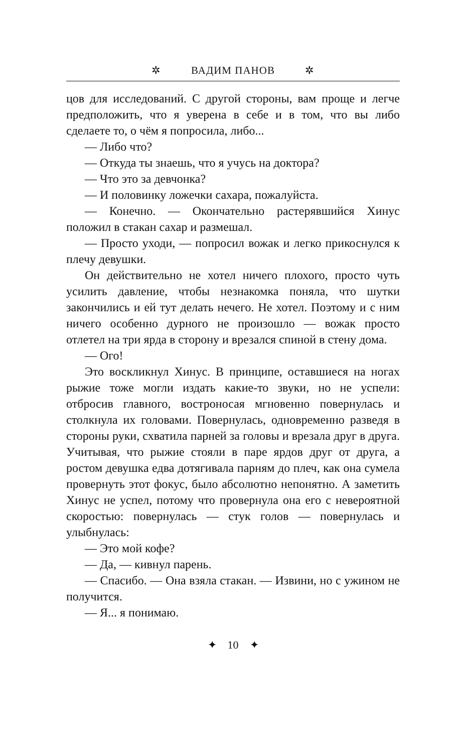✲ ВАДИМ ПАНОВ ✲
цов для исследований. С другой стороны, вам проще и легче предположить, что я уверена в себе и в том, что вы либо сделаете то, о чём я попросила, либо...
— Либо что?
— Откуда ты знаешь, что я учусь на доктора?
— Что это за девчонка?
— И половинку ложечки сахара, пожалуйста.
— Конечно. — Окончательно растерявшийся Хинус положил в стакан сахар и размешал.
— Просто уходи, — попросил вожак и легко прикоснулся к плечу девушки.
Он действительно не хотел ничего плохого, просто чуть усилить давление, чтобы незнакомка поняла, что шутки закончились и ей тут делать нечего. Не хотел. Поэтому и с ним ничего особенно дурного не произошло — вожак просто отлетел на три ярда в сторону и врезался спиной в стену дома.
— Ого!
Это воскликнул Хинус. В принципе, оставшиеся на ногах рыжие тоже могли издать какие-то звуки, но не успели: отбросив главного, востроносая мгновенно повернулась и столкнула их головами. Повернулась, одновременно разведя в стороны руки, схватила парней за головы и врезала друг в друга. Учитывая, что рыжие стояли в паре ярдов друг от друга, а ростом девушка едва дотягивала парням до плеч, как она сумела провернуть этот фокус, было абсолютно непонятно. А заметить Хинус не успел, потому что провернула она его с невероятной скоростью: повернулась — стук голов — повернулась и улыбнулась:
— Это мой кофе?
— Да, — кивнул парень.
— Спасибо. — Она взяла стакан. — Извини, но с ужином не получится.
— Я... я понимаю.
✦ 10 ✦